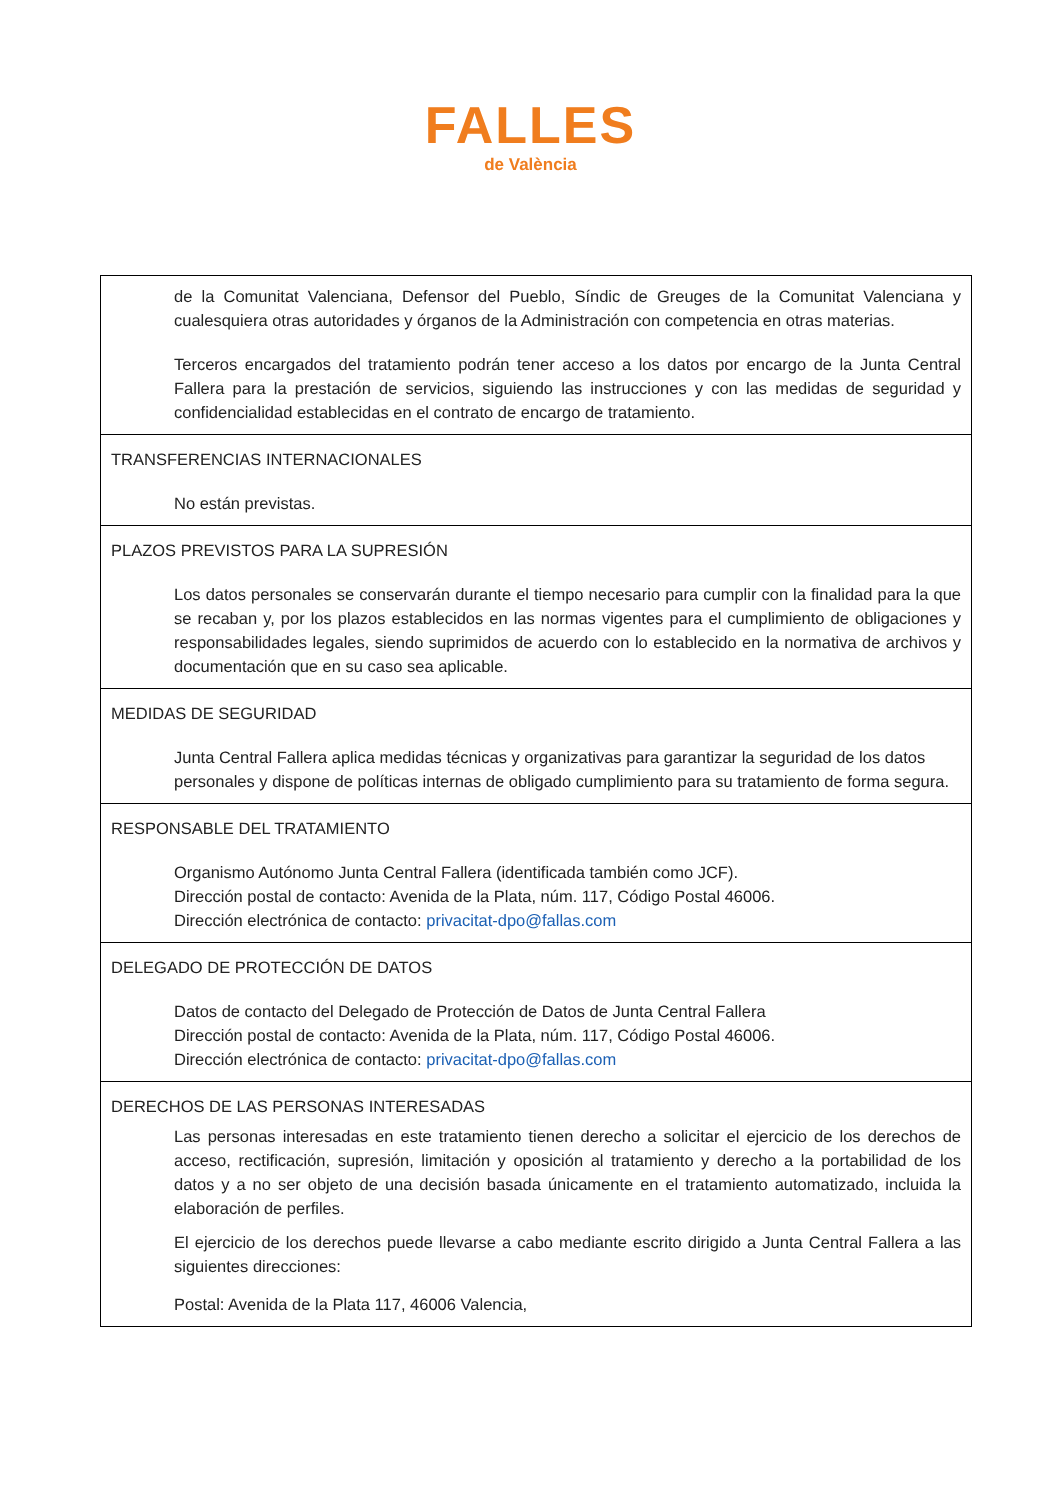FALLES
de València
| de la Comunitat Valenciana, Defensor del Pueblo, Síndic de Greuges de la Comunitat Valenciana y cualesquiera otras autoridades y órganos de la Administración con competencia en otras materias. Terceros encargados del tratamiento podrán tener acceso a los datos por encargo de la Junta Central Fallera para la prestación de servicios, siguiendo las instrucciones y con las medidas de seguridad y confidencialidad establecidas en el contrato de encargo de tratamiento. |
| TRANSFERENCIAS INTERNACIONALES No están previstas. |
| PLAZOS PREVISTOS PARA LA SUPRESIÓN Los datos personales se conservarán durante el tiempo necesario para cumplir con la finalidad para la que se recaban y, por los plazos establecidos en las normas vigentes para el cumplimiento de obligaciones y responsabilidades legales, siendo suprimidos de acuerdo con lo establecido en la normativa de archivos y documentación que en su caso sea aplicable. |
| MEDIDAS DE SEGURIDAD Junta Central Fallera aplica medidas técnicas y organizativas para garantizar la seguridad de los datos personales y dispone de políticas internas de obligado cumplimiento para su tratamiento de forma segura. |
| RESPONSABLE DEL TRATAMIENTO Organismo Autónomo Junta Central Fallera (identificada también como JCF). Dirección postal de contacto: Avenida de la Plata, núm. 117, Código Postal 46006. Dirección electrónica de contacto: privacitat-dpo@fallas.com |
| DELEGADO DE PROTECCIÓN DE DATOS Datos de contacto del Delegado de Protección de Datos de Junta Central Fallera Dirección postal de contacto: Avenida de la Plata, núm. 117, Código Postal 46006. Dirección electrónica de contacto: privacitat-dpo@fallas.com |
| DERECHOS DE LAS PERSONAS INTERESADAS Las personas interesadas en este tratamiento tienen derecho a solicitar el ejercicio de los derechos de acceso, rectificación, supresión, limitación y oposición al tratamiento y derecho a la portabilidad de los datos y a no ser objeto de una decisión basada únicamente en el tratamiento automatizado, incluida la elaboración de perfiles. El ejercicio de los derechos puede llevarse a cabo mediante escrito dirigido a Junta Central Fallera a las siguientes direcciones: Postal: Avenida de la Plata 117, 46006 Valencia, |